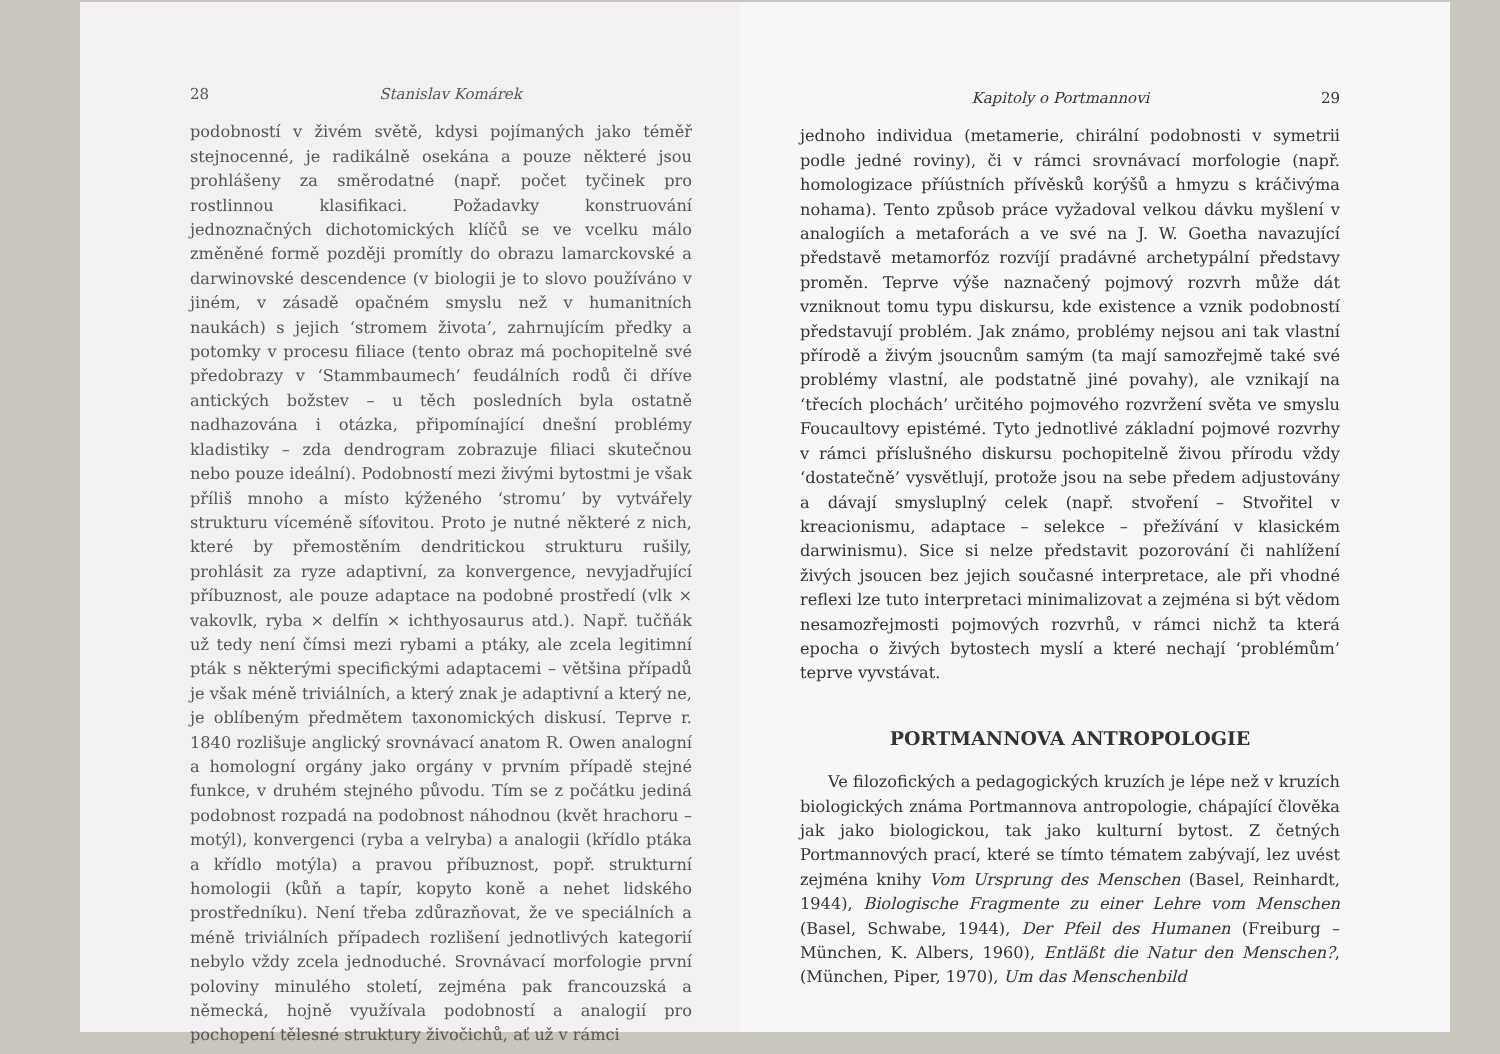28 Stanislav Komárek
podobností v živém světě, kdysi pojímaných jako téměř stejnocenné, je radikálně osekána a pouze některé jsou prohlášeny za směrodatné (např. počet tyčinek pro rostlinnou klasifikaci. Požadavky konstruování jednoznačných dichotomických klíčů se ve vcelku málo změněné formě později promítly do obrazu lamarckovské a darwinovské descendence (v biologii je to slovo používáno v jiném, v zásadě opačném smyslu než v humanitních naukách) s jejich ‘stromem života’, zahrnujícím předky a potomky v procesu filiace (tento obraz má pochopitelně své předobrazy v ‘Stammbaumech’ feudálních rodů či dříve antických božstev – u těch posledních byla ostatně nadhazována i otázka, připomínající dnešní problémy kladistiky – zda dendrogram zobrazuje filiaci skutečnou nebo pouze ideální). Podobností mezi živými bytostmi je však příliš mnoho a místo kýženého ‘stromu’ by vytvářely strukturu víceméně síťovitou. Proto je nutné některé z nich, které by přemostěním dendritickou strukturu rušily, prohlásit za ryze adaptivní, za konvergence, nevyjadřující příbuznost, ale pouze adaptace na podobné prostředí (vlk × vakovlk, ryba × delfín × ichthyosaurus atd.). Např. tučňák už tedy není čímsi mezi rybami a ptáky, ale zcela legitimní pták s některými specifickými adaptacemi – většina případů je však méně triviálních, a který znak je adaptivní a který ne, je oblíbeným předmětem taxonomických diskusí. Teprve r. 1840 rozlišuje anglický srovnávací anatom R. Owen analogní a homologní orgány jako orgány v prvním případě stejné funkce, v druhém stejného původu. Tím se z počátku jediná podobnost rozpadá na podobnost náhodnou (květ hrachoru – motýl), konvergenci (ryba a velryba) a analogii (křídlo ptáka a křídlo motýla) a pravou příbuznost, popř. strukturní homologii (kůň a tapír, kopyto koně a nehet lidského prostředníku). Není třeba zdůrazňovat, že ve speciálních a méně triviálních případech rozlišení jednotlivých kategorií nebylo vždy zcela jednoduché. Srovnávací morfologie první poloviny minulého století, zejména pak francouzská a německá, hojně využívala podobností a analogií pro pochopení tělesné struktury živočichů, ať už v rámci
Kapitoly o Portmannovi 29
jednoho individua (metamerie, chirální podobnosti v symetrii podle jedné roviny), či v rámci srovnávací morfologie (např. homologizace příústních přívěsků korýšů a hmyzu s kráčivýma nohama). Tento způsob práce vyžadoval velkou dávku myšlení v analogiích a metaforách a ve své na J. W. Goetha navazující představě metamorfóz rozvíjí pradávné archetypální představy proměn. Teprve výše naznačený pojmový rozvrh může dát vzniknout tomu typu diskursu, kde existence a vznik podobností představují problém. Jak známo, problémy nejsou ani tak vlastní přírodě a živým jsoucnům samým (ta mají samozřejmě také své problémy vlastní, ale podstatně jiné povahy), ale vznikají na ‘třecích plochách’ určitého pojmového rozvržení světa ve smyslu Foucaultovy epistémé. Tyto jednotlivé základní pojmové rozvrhy v rámci příslušného diskursu pochopitelně živou přírodu vždy ‘dostatečně’ vysvětlují, protože jsou na sebe předem adjustovány a dávají smysluplný celek (např. stvoření – Stvořitel v kreacionismu, adaptace – selekce – přežívání v klasickém darwinismu). Sice si nelze představit pozorování či nahlížení živých jsoucen bez jejich současné interpretace, ale při vhodné reflexi lze tuto interpretaci minimalizovat a zejména si být vědom nesamozřejmosti pojmových rozvrhů, v rámci nichž ta která epocha o živých bytostech myslí a které nechají ‘problémům’ teprve vyvstávat.
PORTMANNOVA ANTROPOLOGIE
Ve filozofických a pedagogických kruzích je lépe než v kruzích biologických známa Portmannova antropologie, chápající člověka jak jako biologickou, tak jako kulturní bytost. Z četných Portmannových prací, které se tímto tématem zabývají, lez uvést zejména knihy Vom Ursprung des Menschen (Basel, Reinhardt, 1944), Biologische Fragmente zu einer Lehre vom Menschen (Basel, Schwabe, 1944), Der Pfeil des Humanen (Freiburg – München, K. Albers, 1960), Entläßt die Natur den Menschen?, (München, Piper, 1970), Um das Menschenbild